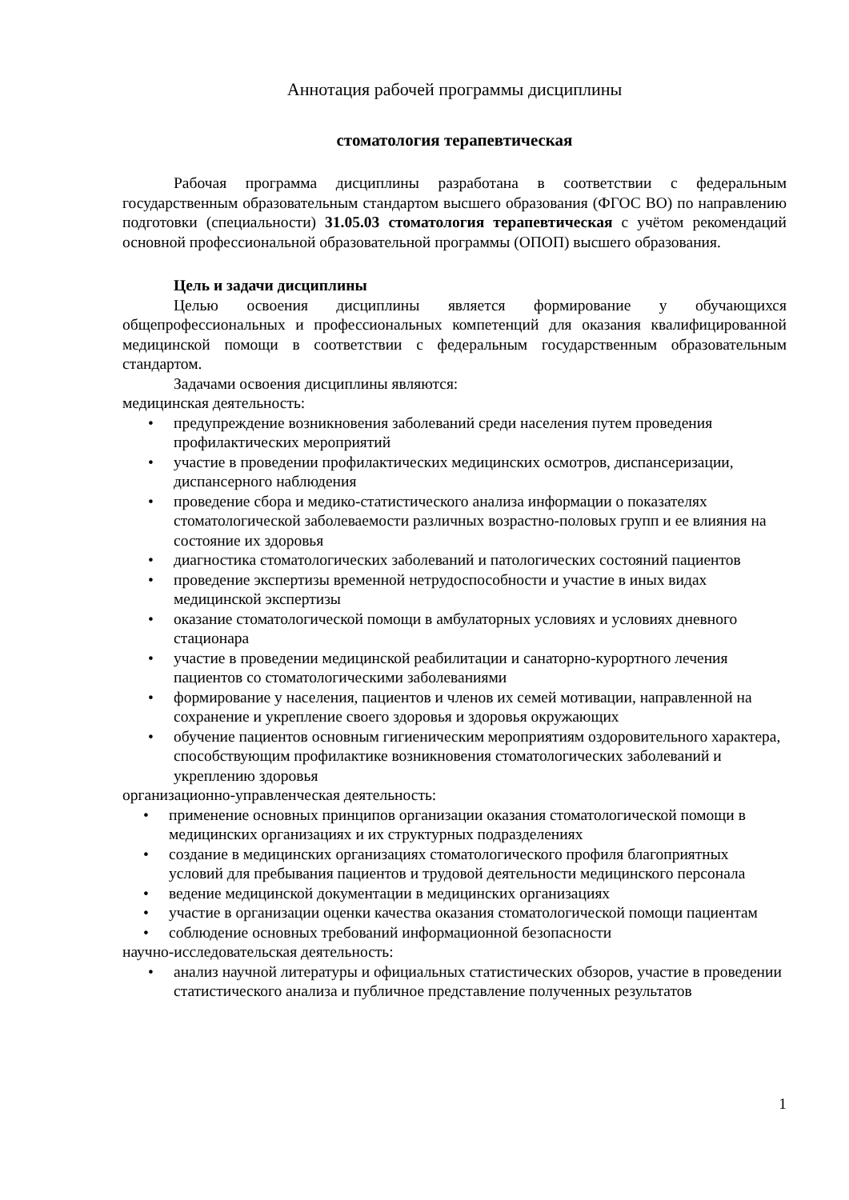Аннотация рабочей программы дисциплины
стоматология терапевтическая
Рабочая программа дисциплины разработана в соответствии с федеральным государственным образовательным стандартом высшего образования (ФГОС ВО) по направлению подготовки (специальности) 31.05.03 стоматология терапевтическая с учётом рекомендаций основной профессиональной образовательной программы (ОПОП) высшего образования.
Цель и задачи дисциплины
Целью освоения дисциплины является формирование у обучающихся общепрофессиональных и профессиональных компетенций для оказания квалифицированной медицинской помощи в соответствии с федеральным государственным образовательным стандартом.
Задачами освоения дисциплины являются:
медицинская деятельность:
• предупреждение возникновения заболеваний среди населения путем проведения профилактических мероприятий
• участие в проведении профилактических медицинских осмотров, диспансеризации, диспансерного наблюдения
• проведение сбора и медико-статистического анализа информации о показателях стоматологической заболеваемости различных возрастно-половых групп и ее влияния на состояние их здоровья
• диагностика стоматологических заболеваний и патологических состояний пациентов
• проведение экспертизы временной нетрудоспособности и участие в иных видах медицинской экспертизы
• оказание стоматологической помощи в амбулаторных условиях и условиях дневного стационара
• участие в проведении медицинской реабилитации и санаторно-курортного лечения пациентов со стоматологическими заболеваниями
• формирование у населения, пациентов и членов их семей мотивации, направленной на сохранение и укрепление своего здоровья и здоровья окружающих
• обучение пациентов основным гигиеническим мероприятиям оздоровительного характера, способствующим профилактике возникновения стоматологических заболеваний и укреплению здоровья
организационно-управленческая деятельность:
• применение основных принципов организации оказания стоматологической помощи в медицинских организациях и их структурных подразделениях
• создание в медицинских организациях стоматологического профиля благоприятных условий для пребывания пациентов и трудовой деятельности медицинского персонала
• ведение медицинской документации в медицинских организациях
• участие в организации оценки качества оказания стоматологической помощи пациентам
• соблюдение основных требований информационной безопасности
научно-исследовательская деятельность:
• анализ научной литературы и официальных статистических обзоров, участие в проведении статистического анализа и публичное представление полученных результатов
1